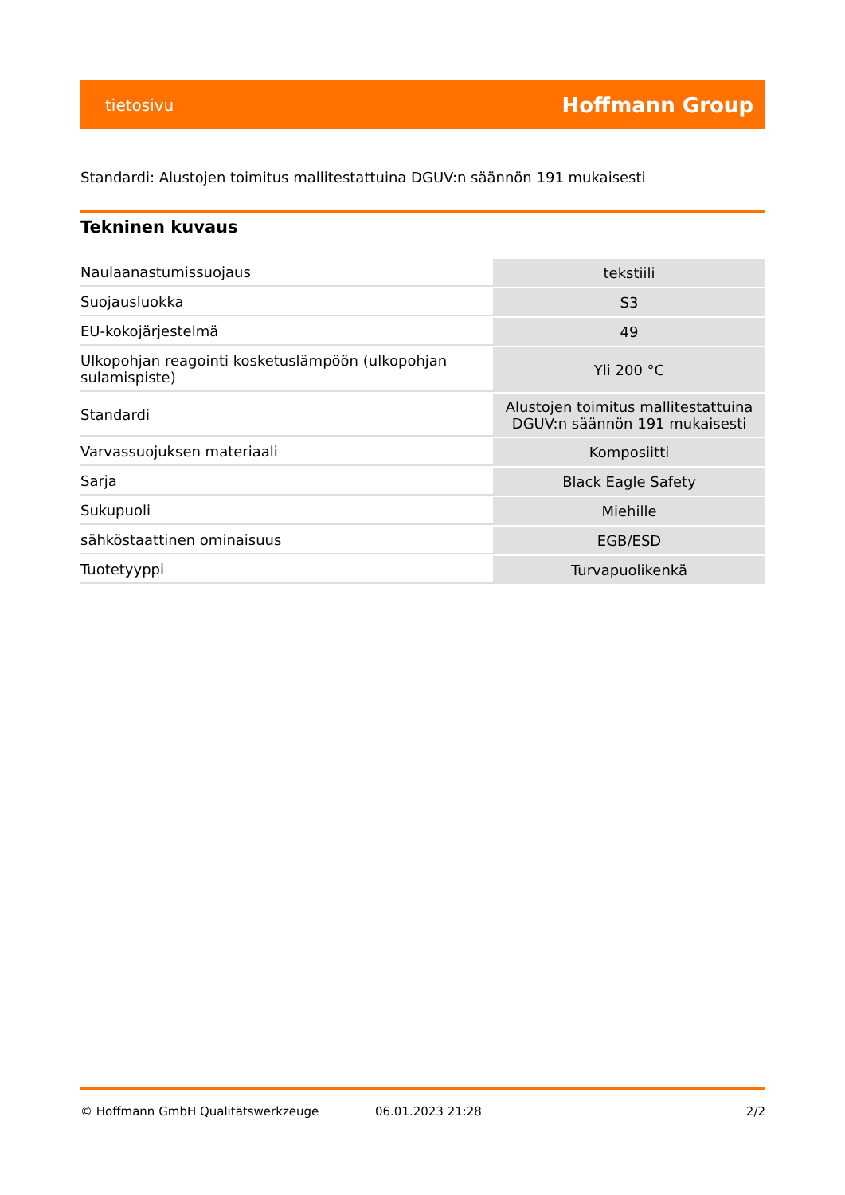tietosivu Hoffmann Group
Standardi: Alustojen toimitus mallitestattuina DGUV:n säännön 191 mukaisesti
Tekninen kuvaus
| Naulaanastumissuojaus | tekstiili |
| Suojausluokka | S3 |
| EU-kokojärjestelmä | 49 |
| Ulkopohjan reagointi kosketuslämpöön (ulkopohjan sulamispiste) | Yli 200 °C |
| Standardi | Alustojen toimitus mallitestattuina DGUV:n säännön 191 mukaisesti |
| Varvassuojuksen materiaali | Komposiitti |
| Sarja | Black Eagle Safety |
| Sukupuoli | Miehille |
| sähköstaattinen ominaisuus | EGB/ESD |
| Tuotetyyppi | Turvapuolikenkä |
© Hoffmann GmbH Qualitätswerkzeuge 06.01.2023 21:28 2/2